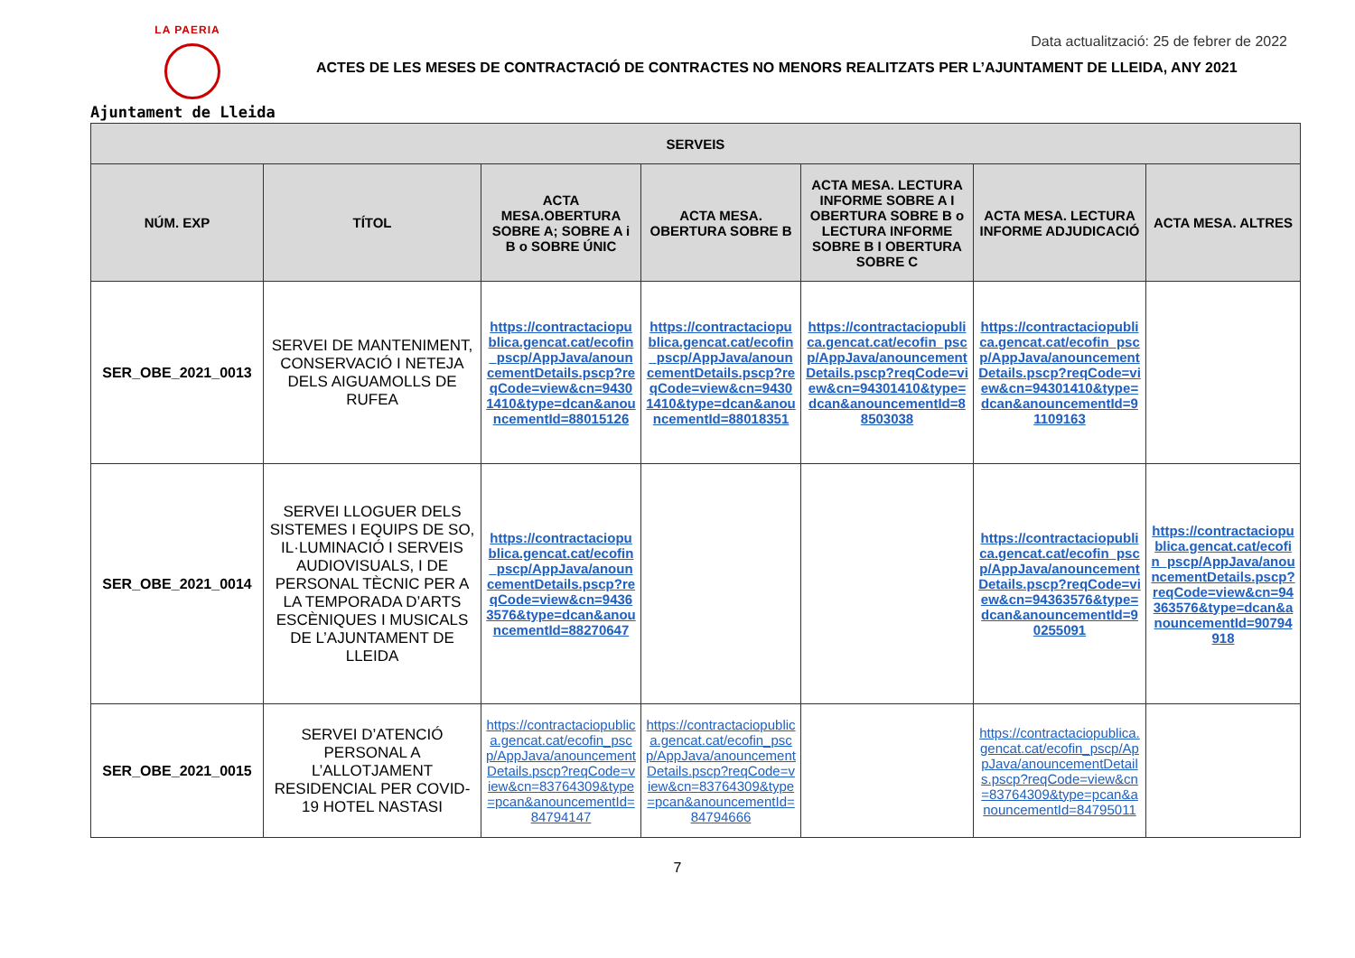LA PAERIA
Ajuntament de Lleida
Data actualització: 25 de febrer de 2022
ACTES DE LES MESES DE CONTRACTACIÓ DE CONTRACTES NO MENORS REALITZATS PER L’AJUNTAMENT DE LLEIDA, ANY 2021
| SERVEIS | | | | | | |
| --- | --- | --- | --- | --- | --- | --- |
| NÚM. EXP | TÍTOL | ACTA MESA.OBERTURA SOBRE A; SOBRE A i B o SOBRE ÚNIC | ACTA MESA. OBERTURA SOBRE B | ACTA MESA. LECTURA INFORME SOBRE A I OBERTURA SOBRE B o LECTURA INFORME SOBRE B I OBERTURA SOBRE C | ACTA MESA. LECTURA INFORME ADJUDICACIÓ | ACTA MESA. ALTRES |
| SER_OBE_2021_0013 | SERVEI DE MANTENIMENT, CONSERVACIÓ I NETEJA DELS AIGUAMOLLS DE RUFEA | https://contractaciopublica.gencat.cat/ecofin_pscp/AppJava/anouncementDetails.pscp?reqCode=view&cn=94301410&type=dcan&anouncementId=88015126 | https://contractaciopublica.gencat.cat/ecofin_pscp/AppJava/anouncementDetails.pscp?reqCode=view&cn=94301410&type=dcan&anouncementId=88018351 | https://contractaciopublica.gencat.cat/ecofin_pscp/AppJava/anouncementDetails.pscp?reqCode=view&cn=94301410&type=dcan&anouncementId=88503038 | https://contractaciopublica.gencat.cat/ecofin_pscp/AppJava/anouncementDetails.pscp?reqCode=view&cn=94301410&type=dcan&anouncementId=91109163 | |
| SER_OBE_2021_0014 | SERVEI LLOGUER DELS SISTEMES I EQUIPS DE SO, IL·LUMINACIÓ I SERVEIS AUDIOVISUALS, I DE PERSONAL TÈCNIC PER A LA TEMPORADA D’ARTS ESCÈNIQUES I MUSICALS DE L’AJUNTAMENT DE LLEIDA | https://contractaciopublica.gencat.cat/ecofin_pscp/AppJava/anouncementDetails.pscp?reqCode=view&cn=94363576&type=dcan&anouncementId=88270647 | | | https://contractaciopublica.gencat.cat/ecofin_pscp/AppJava/anouncementDetails.pscp?reqCode=view&cn=94363576&type=dcan&anouncementId=90255091 | https://contractaciopublica.gencat.cat/ecofin_pscp/AppJava/anouncementDetails.pscp?reqCode=view&cn=94363576&type=dcan&anouncementId=90794918 |
| SER_OBE_2021_0015 | SERVEI D’ATENCIÓ PERSONAL A L’ALLOTJAMENT RESIDENCIAL PER COVID-19 HOTEL NASTASI | https://contractaciopublica.gencat.cat/ecofin_pscp/AppJava/anouncementDetails.pscp?reqCode=view&cn=83764309&type=pcan&anouncementId=84794147 | https://contractaciopublica.gencat.cat/ecofin_pscp/AppJava/anouncementDetails.pscp?reqCode=view&cn=83764309&type=pcan&anouncementId=84794666 | | https://contractaciopublica.gencat.cat/ecofin_pscp/AppJava/anouncementDetails.pscp?reqCode=view&cn=83764309&type=pcan&anouncementId=84795011 | |
7